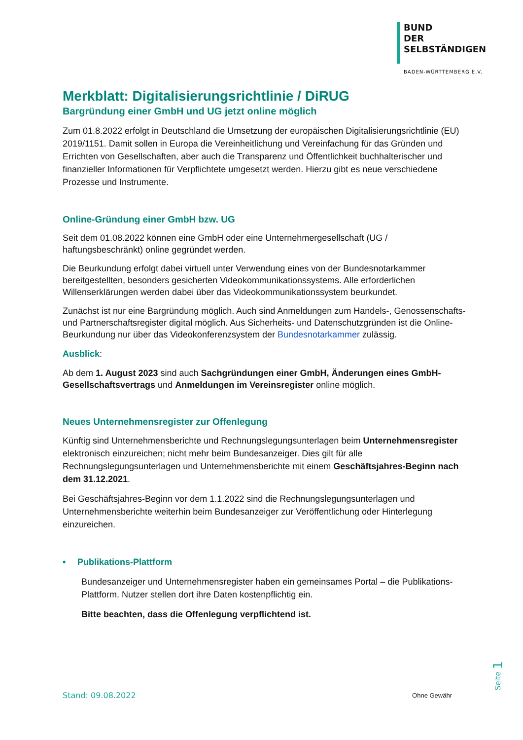BUND
DER
SELBSTÄNDIGEN
BADEN-WÜRTTEMBERG E.V.
Merkblatt: Digitalisierungsrichtlinie / DiRUG
Bargründung einer GmbH und UG jetzt online möglich
Zum 01.8.2022 erfolgt in Deutschland die Umsetzung der europäischen Digitalisierungsrichtlinie (EU) 2019/1151. Damit sollen in Europa die Vereinheitlichung und Vereinfachung für das Gründen und Errichten von Gesellschaften, aber auch die Transparenz und Öffentlichkeit buchhalterischer und finanzieller Informationen für Verpflichtete umgesetzt werden. Hierzu gibt es neue verschiedene Prozesse und Instrumente.
Online-Gründung einer GmbH bzw. UG
Seit dem 01.08.2022 können eine GmbH oder eine Unternehmergesellschaft (UG / haftungsbeschränkt) online gegründet werden.
Die Beurkundung erfolgt dabei virtuell unter Verwendung eines von der Bundesnotarkammer bereitgestellten, besonders gesicherten Videokommunikationssystems. Alle erforderlichen Willenserklärungen werden dabei über das Videokommunikationssystem beurkundet.
Zunächst ist nur eine Bargründung möglich. Auch sind Anmeldungen zum Handels-, Genossenschafts- und Partnerschaftsregister digital möglich. Aus Sicherheits- und Datenschutzgründen ist die Online-Beurkundung nur über das Videokonferenzsystem der Bundesnotarkammer zulässig.
Ausblick:
Ab dem 1. August 2023 sind auch Sachgründungen einer GmbH, Änderungen eines GmbH-Gesellschaftsvertrags und Anmeldungen im Vereinsregister online möglich.
Neues Unternehmensregister zur Offenlegung
Künftig sind Unternehmensberichte und Rechnungslegungsunterlagen beim Unternehmensregister elektronisch einzureichen; nicht mehr beim Bundesanzeiger. Dies gilt für alle Rechnungslegungsunterlagen und Unternehmensberichte mit einem Geschäftsjahres-Beginn nach dem 31.12.2021.
Bei Geschäftsjahres-Beginn vor dem 1.1.2022 sind die Rechnungslegungsunterlagen und Unternehmensberichte weiterhin beim Bundesanzeiger zur Veröffentlichung oder Hinterlegung einzureichen.
• Publikations-Plattform
Bundesanzeiger und Unternehmensregister haben ein gemeinsames Portal – die Publikations-Plattform. Nutzer stellen dort ihre Daten kostenpflichtig ein.
Bitte beachten, dass die Offenlegung verpflichtend ist.
Seite 1
Stand: 09.08.2022 Ohne Gewähr